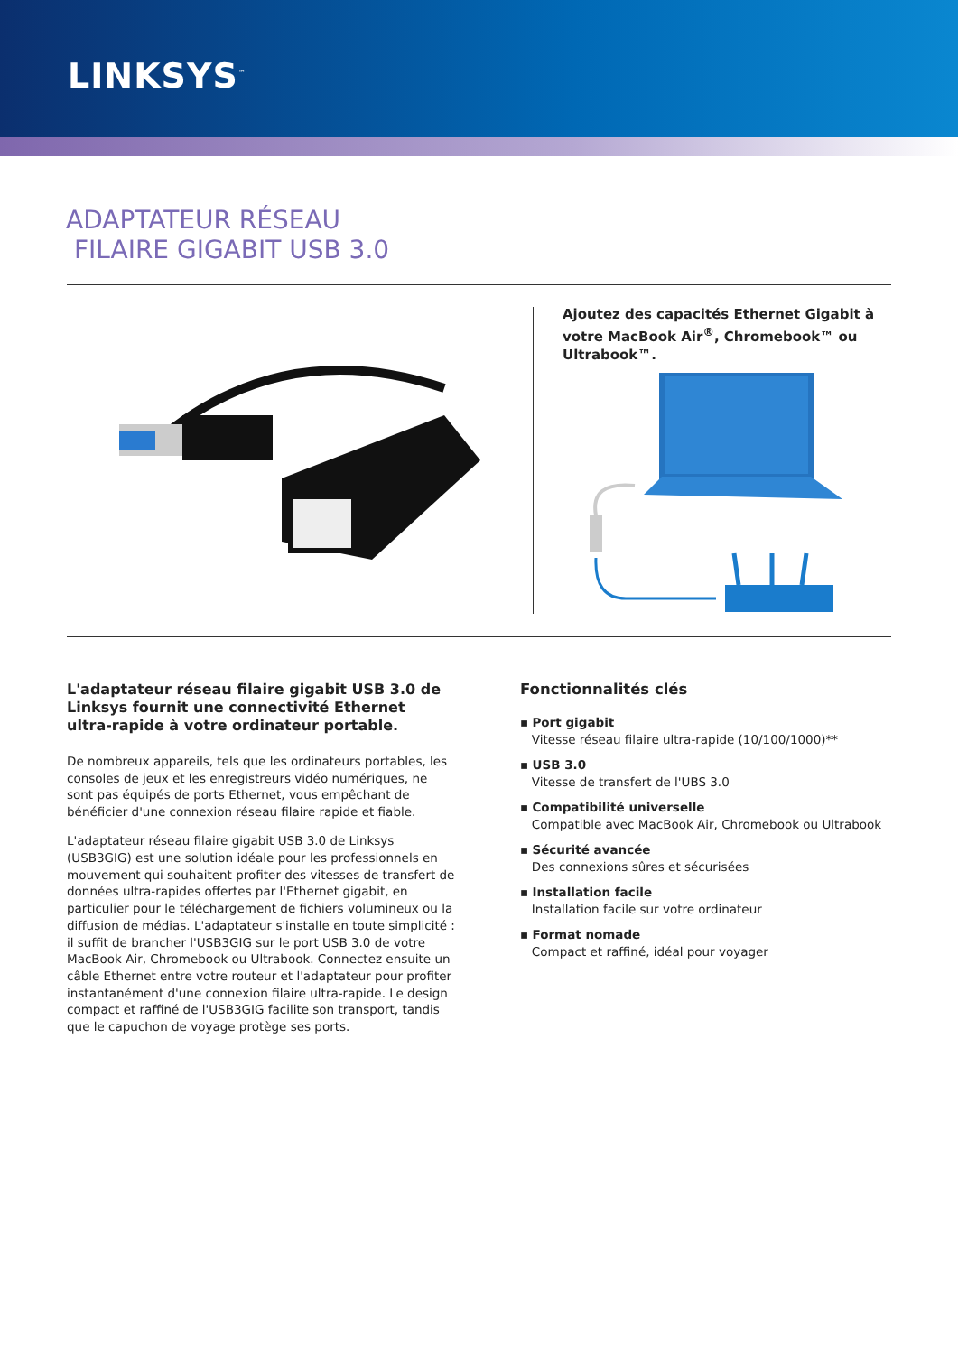LINKSYS<sup>™</sup>
ADAPTATEUR RÉSEAU
FILAIRE GIGABIT USB 3.0
Ajoutez des capacités Ethernet Gigabit à votre MacBook Air<sup>®</sup>, Chromebook™ ou Ultrabook™.
L'adaptateur réseau filaire gigabit USB 3.0 de Linksys fournit une connectivité Ethernet ultra-rapide à votre ordinateur portable.
De nombreux appareils, tels que les ordinateurs portables, les consoles de jeux et les enregistreurs vidéo numériques, ne sont pas équipés de ports Ethernet, vous empêchant de bénéficier d'une connexion réseau filaire rapide et fiable.
L'adaptateur réseau filaire gigabit USB 3.0 de Linksys (USB3GIG) est une solution idéale pour les professionnels en mouvement qui souhaitent profiter des vitesses de transfert de données ultra-rapides offertes par l'Ethernet gigabit, en particulier pour le téléchargement de fichiers volumineux ou la diffusion de médias. L'adaptateur s'installe en toute simplicité : il suffit de brancher l'USB3GIG sur le port USB 3.0 de votre MacBook Air, Chromebook ou Ultrabook. Connectez ensuite un câble Ethernet entre votre routeur et l'adaptateur pour profiter instantanément d'une connexion filaire ultra-rapide. Le design compact et raffiné de l'USB3GIG facilite son transport, tandis que le capuchon de voyage protège ses ports.
Fonctionnalités clés
▪ Port gigabit
Vitesse réseau filaire ultra-rapide (10/100/1000)**
▪ USB 3.0
Vitesse de transfert de l'UBS 3.0
▪ Compatibilité universelle
Compatible avec MacBook Air, Chromebook ou Ultrabook
▪ Sécurité avancée
Des connexions sûres et sécurisées
▪ Installation facile
Installation facile sur votre ordinateur
▪ Format nomade
Compact et raffiné, idéal pour voyager